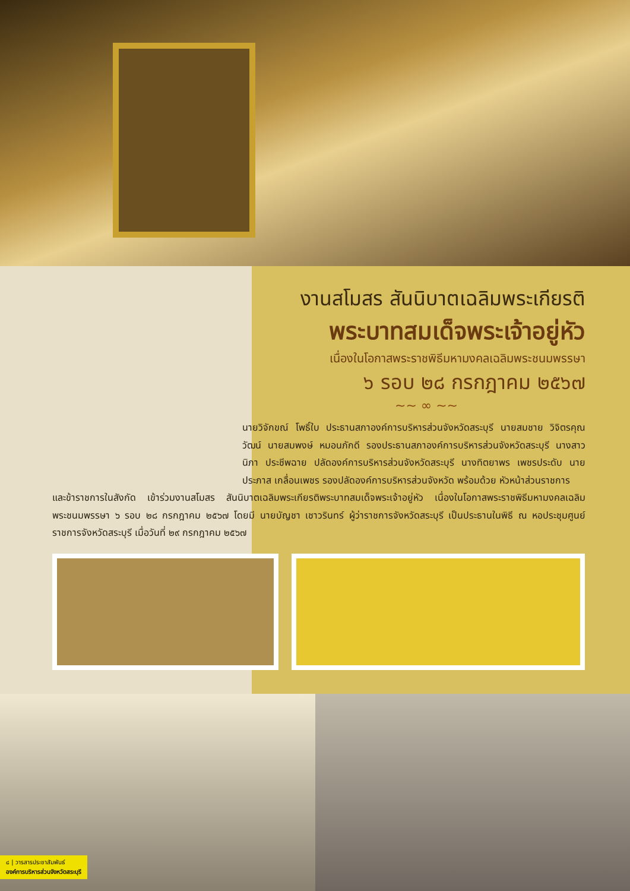งานสโมสร สันนิบาตเฉลิมพระเกียรติ
พระบาทสมเด็จพระเจ้าอยู่หัว
เนื่องในโอกาสพระราชพิธีมหามงคลเฉลิมพระชนมพรรษา
๖ รอบ ๒๘ กรกฎาคม ๒๕๖๗
~~ ∞ ~~
นายวิจักขณ์ โพธิ์ใบ ประธานสภาองค์การบริหารส่วนจังหวัดสระบุรี นายสมชาย วิจิตรคุณวัฒน์ นายสมพงษ์ หมอนภักดี รองประธานสภาองค์การบริหารส่วนจังหวัดสระบุรี นางสาวนิภา ประชีพฉาย ปลัดองค์การบริหารส่วนจังหวัดสระบุรี นางทิตยาพร เพชรประดับ นายประภาส เกลื่อนเพชร รองปลัดองค์การบริหารส่วนจังหวัด พร้อมด้วย หัวหน้าส่วนราชการ
และข้าราชการในสังกัด เข้าร่วมงานสโมสร สันนิบาตเฉลิมพระเกียรติพระบาทสมเด็จพระเจ้าอยู่หัว เนื่องในโอกาสพระราชพิธีมหามงคลเฉลิมพระชนมพรรษา ๖ รอบ ๒๘ กรกฎาคม ๒๕๖๗ โดยมี นายบัญชา เชาวรินทร์ ผู้ว่าราชการจังหวัดสระบุรี เป็นประธานในพิธี ณ หอประชุมศูนย์ราชการจังหวัดสระบุรี เมื่อวันที่ ๒๙ กรกฎาคม ๒๕๖๗
๘ | วารสารประชาสัมพันธ์
องค์การบริหารส่วนจังหวัดสระบุรี